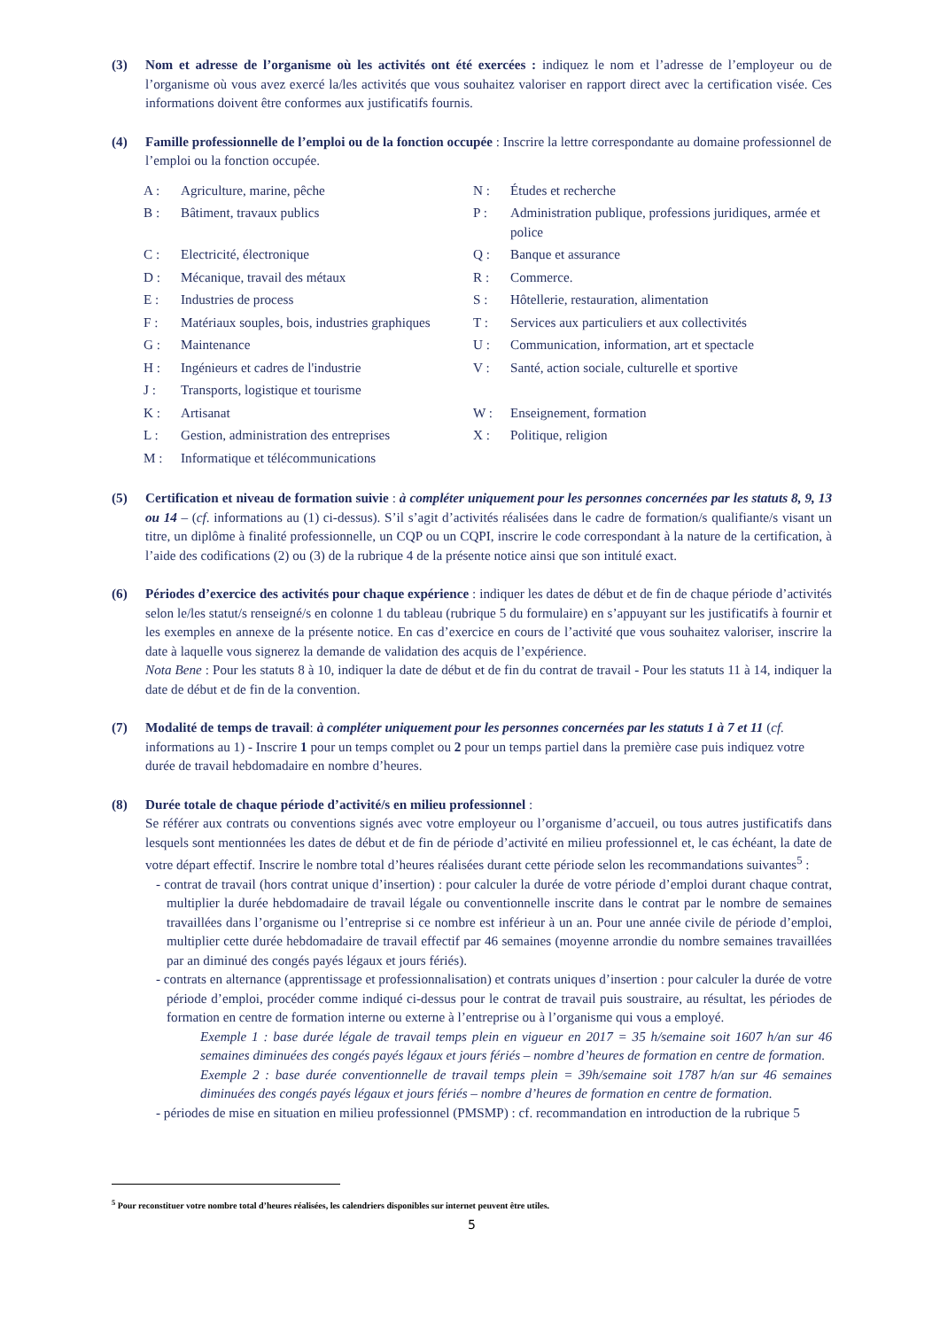(3) Nom et adresse de l’organisme où les activités ont été exercées : indiquez le nom et l’adresse de l’employeur ou de l’organisme où vous avez exercé la/les activités que vous souhaitez valoriser en rapport direct avec la certification visée. Ces informations doivent être conformes aux justificatifs fournis.
(4) Famille professionnelle de l’emploi ou de la fonction occupée : Inscrire la lettre correspondante au domaine professionnel de l’emploi ou la fonction occupée.
| A : | Agriculture, marine, pêche | N : | Études et recherche |
| B : | Bâtiment, travaux publics | P : | Administration publique, professions juridiques, armée et police |
| C : | Electricité, électronique | Q : | Banque et assurance |
| D : | Mécanique, travail des métaux | R : | Commerce. |
| E : | Industries de process | S : | Hôtellerie, restauration, alimentation |
| F : | Matériaux souples, bois, industries graphiques | T : | Services aux particuliers et aux collectivités |
| G : | Maintenance | U : | Communication, information, art et spectacle |
| H : | Ingénieurs et cadres de l'industrie | V : | Santé, action sociale, culturelle et sportive |
| J : | Transports, logistique et tourisme | | |
| K : | Artisanat | W : | Enseignement, formation |
| L : | Gestion, administration des entreprises | X : | Politique, religion |
| M : | Informatique et télécommunications | | |
(5) Certification et niveau de formation suivie : à compléter uniquement pour les personnes concernées par les statuts 8, 9, 13 ou 14 – (cf. informations au (1) ci-dessus). S’il s’agit d’activités réalisées dans le cadre de formation/s qualifiante/s visant un titre, un diplôme à finalité professionnelle, un CQP ou un CQPI, inscrire le code correspondant à la nature de la certification, à l’aide des codifications (2) ou (3) de la rubrique 4 de la présente notice ainsi que son intitulé exact.
(6) Périodes d’exercice des activités pour chaque expérience : indiquer les dates de début et de fin de chaque période d’activités selon le/les statut/s renseigné/s en colonne 1 du tableau (rubrique 5 du formulaire) en s’appuyant sur les justificatifs à fournir et les exemples en annexe de la présente notice. En cas d’exercice en cours de l’activité que vous souhaitez valoriser, inscrire la date à laquelle vous signerez la demande de validation des acquis de l’expérience.
Nota Bene : Pour les statuts 8 à 10, indiquer la date de début et de fin du contrat de travail - Pour les statuts 11 à 14, indiquer la date de début et de fin de la convention.
(7) Modalité de temps de travail: à compléter uniquement pour les personnes concernées par les statuts 1 à 7 et 11 (cf. informations au 1) - Inscrire 1 pour un temps complet ou 2 pour un temps partiel dans la première case puis indiquez votre durée de travail hebdomadaire en nombre d’heures.
(8) Durée totale de chaque période d’activité/s en milieu professionnel :
Se référer aux contrats ou conventions signés avec votre employeur ou l’organisme d’accueil, ou tous autres justificatifs dans lesquels sont mentionnées les dates de début et de fin de période d’activité en milieu professionnel et, le cas échéant, la date de votre départ effectif. Inscrire le nombre total d’heures réalisées durant cette période selon les recommandations suivantes<sup>5</sup> :
- contrat de travail (hors contrat unique d’insertion) : pour calculer la durée de votre période d’emploi durant chaque contrat, multiplier la durée hebdomadaire de travail légale ou conventionnelle inscrite dans le contrat par le nombre de semaines travaillées dans l’organisme ou l’entreprise si ce nombre est inférieur à un an. Pour une année civile de période d’emploi, multiplier cette durée hebdomadaire de travail effectif par 46 semaines (moyenne arrondie du nombre semaines travaillées par an diminué des congés payés légaux et jours fériés).
- contrats en alternance (apprentissage et professionnalisation) et contrats uniques d’insertion : pour calculer la durée de votre période d’emploi, procéder comme indiqué ci-dessus pour le contrat de travail puis soustraire, au résultat, les périodes de formation en centre de formation interne ou externe à l’entreprise ou à l’organisme qui vous a employé.
Exemple 1 : base durée légale de travail temps plein en vigueur en 2017 = 35 h/semaine soit 1607 h/an sur 46 semaines diminuées des congés payés légaux et jours fériés – nombre d’heures de formation en centre de formation.
Exemple 2 : base durée conventionnelle de travail temps plein = 39h/semaine soit 1787 h/an sur 46 semaines diminuées des congés payés légaux et jours fériés – nombre d’heures de formation en centre de formation.
- périodes de mise en situation en milieu professionnel (PMSMP) : cf. recommandation en introduction de la rubrique 5
<sup>5</sup> Pour reconstituer votre nombre total d’heures réalisées, les calendriers disponibles sur internet peuvent être utiles.
5